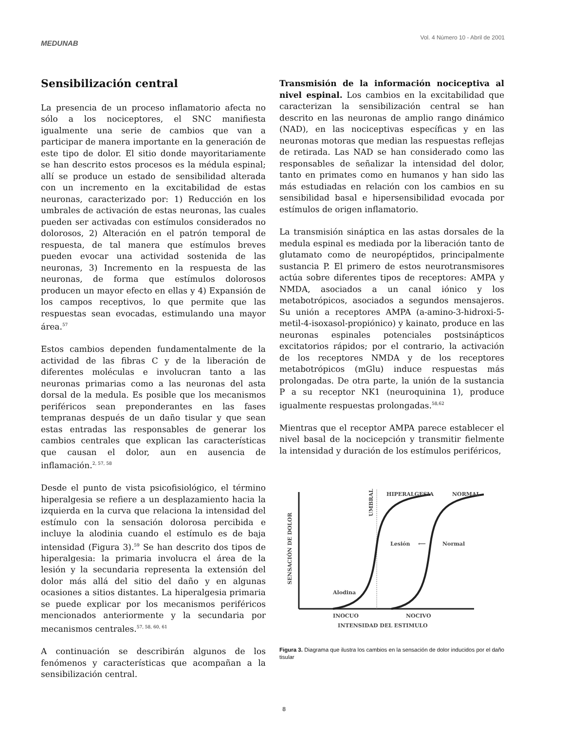MEDUNAB
Vol. 4 Número 10 - Abril de 2001
Sensibilización central
La presencia de un proceso inflamatorio afecta no sólo a los nociceptores, el SNC manifiesta igualmente una serie de cambios que van a participar de manera importante en la generación de este tipo de dolor. El sitio donde mayoritariamente se han descrito estos procesos es la médula espinal; allí se produce un estado de sensibilidad alterada con un incremento en la excitabilidad de estas neuronas, caracterizado por: 1) Reducción en los umbrales de activación de estas neuronas, las cuales pueden ser activadas con estímulos considerados no dolorosos, 2) Alteración en el patrón temporal de respuesta, de tal manera que estímulos breves pueden evocar una actividad sostenida de las neuronas, 3) Incremento en la respuesta de las neuronas, de forma que estímulos dolorosos producen un mayor efecto en ellas y 4) Expansión de los campos receptivos, lo que permite que las respuestas sean evocadas, estimulando una mayor área.<sup>57</sup>
Estos cambios dependen fundamentalmente de la actividad de las fibras C y de la liberación de diferentes moléculas e involucran tanto a las neuronas primarias como a las neuronas del asta dorsal de la medula. Es posible que los mecanismos periféricos sean preponderantes en las fases tempranas después de un daño tisular y que sean estas entradas las responsables de generar los cambios centrales que explican las características que causan el dolor, aun en ausencia de inflamación.<sup>2, 57, 58</sup>
Desde el punto de vista psicofisiológico, el término hiperalgesia se refiere a un desplazamiento hacia la izquierda en la curva que relaciona la intensidad del estímulo con la sensación dolorosa percibida e incluye la alodinia cuando el estímulo es de baja intensidad (Figura 3).<sup>59</sup> Se han descrito dos tipos de hiperalgesia: la primaria involucra el área de la lesión y la secundaria representa la extensión del dolor más allá del sitio del daño y en algunas ocasiones a sitios distantes. La hiperalgesia primaria se puede explicar por los mecanismos periféricos mencionados anteriormente y la secundaria por mecanismos centrales.<sup>57, 58, 60, 61</sup>
A continuación se describirán algunos de los fenómenos y características que acompañan a la sensibilización central.
Transmisión de la información nociceptiva al nivel espinal. Los cambios en la excitabilidad que caracterizan la sensibilización central se han descrito en las neuronas de amplio rango dinámico (NAD), en las nociceptivas específicas y en las neuronas motoras que median las respuestas reflejas de retirada. Las NAD se han considerado como las responsables de señalizar la intensidad del dolor, tanto en primates como en humanos y han sido las más estudiadas en relación con los cambios en su sensibilidad basal e hipersensibilidad evocada por estímulos de origen inflamatorio.
La transmisión sináptica en las astas dorsales de la medula espinal es mediada por la liberación tanto de glutamato como de neuropéptidos, principalmente sustancia P. El primero de estos neurotransmisores actúa sobre diferentes tipos de receptores: AMPA y NMDA, asociados a un canal iónico y los metabotrópicos, asociados a segundos mensajeros. Su unión a receptores AMPA (a-amino-3-hidroxi-5-metil-4-isoxasol-propiónico) y kainato, produce en las neuronas espinales potenciales postsinápticos excitatorios rápidos; por el contrario, la activación de los receptores NMDA y de los receptores metabotrópicos (mGlu) induce respuestas más prolongadas. De otra parte, la unión de la sustancia P a su receptor NK1 (neuroquinina 1), produce igualmente respuestas prolongadas.<sup>58,62</sup>
Mientras que el receptor AMPA parece establecer el nivel basal de la nocicepción y transmitir fielmente la intensidad y duración de los estímulos periféricos,
HIPERALGESIA
NORMAL
UMBRAL
SENSACIÓN DE DOLOR
Lesión
⟵
Normal
Alodina
INOCUO
NOCIVO
INTENSIDAD DEL ESTIMULO
Figura 3. Diagrama que ilustra los cambios en la sensación de dolor inducidos por el daño tisular
8